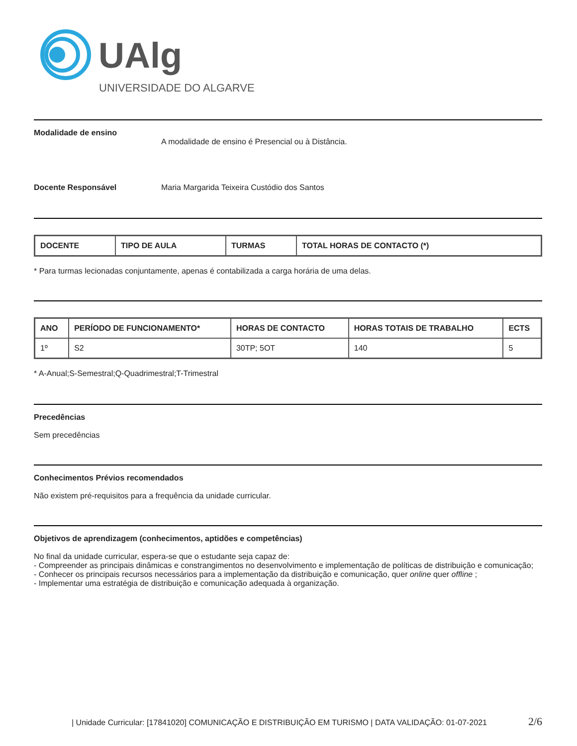UAlg
UNIVERSIDADE DO ALGARVE
Modalidade de ensino
A modalidade de ensino é Presencial ou à Distância.
Docente Responsável Maria Margarida Teixeira Custódio dos Santos
| DOCENTE | TIPO DE AULA | TURMAS | TOTAL HORAS DE CONTACTO (*) |
| --- | --- | --- | --- |
* Para turmas lecionadas conjuntamente, apenas é contabilizada a carga horária de uma delas.
| ANO | PERÍODO DE FUNCIONAMENTO* | HORAS DE CONTACTO | HORAS TOTAIS DE TRABALHO | ECTS |
| --- | --- | --- | --- | --- |
| 1º | S2 | 30TP; 5OT | 140 | 5 |
* A-Anual;S-Semestral;Q-Quadrimestral;T-Trimestral
Precedências
Sem precedências
Conhecimentos Prévios recomendados
Não existem pré-requisitos para a frequência da unidade curricular.
Objetivos de aprendizagem (conhecimentos, aptidões e competências)
No final da unidade curricular, espera-se que o estudante seja capaz de:
- Compreender as principais dinâmicas e constrangimentos no desenvolvimento e implementação de políticas de distribuição e comunicação;
- Conhecer os principais recursos necessários para a implementação da distribuição e comunicação, quer online quer offline ;
- Implementar uma estratégia de distribuição e comunicação adequada à organização.
| Unidade Curricular: [17841020] COMUNICAÇÃO E DISTRIBUIÇÃO EM TURISMO | DATA VALIDAÇÃO: 01-07-2021 2/6